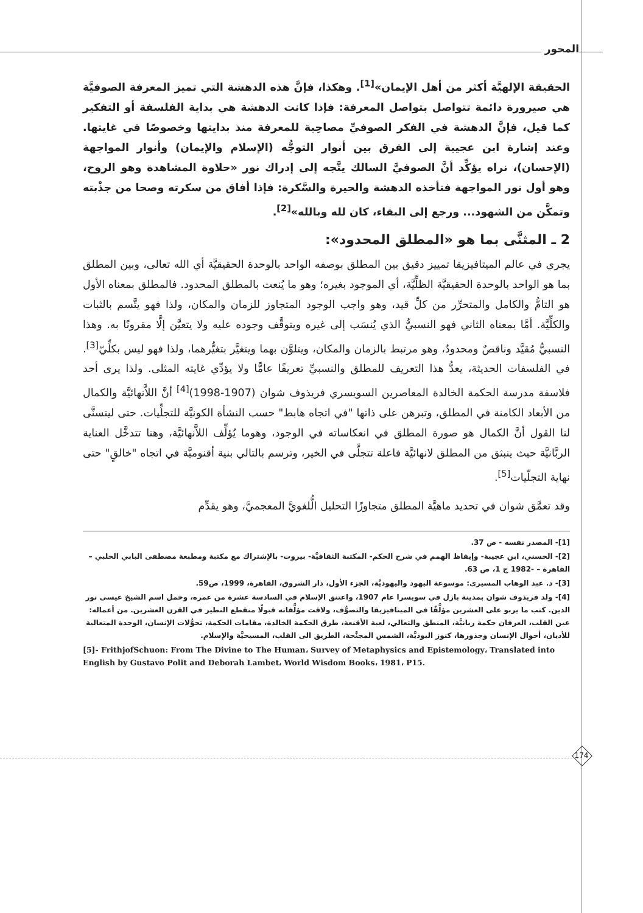المحور
الحقيقة الإلهيَّة أكثر من أهل الإيمان»<sup>[1]</sup>. وهكذا، فإنَّ هذه الدهشة التي تميز المعرفة الصوفيَّة هي صيرورة دائمة تتواصل بتواصل المعرفة: فإذا كانت الدهشة هي بداية الفلسفة أو التفكير كما قيل، فإنَّ الدهشة في الفكر الصوفيِّ مصاحِبة للمعرفة منذ بدايتها وخصوصًا في غايتها. وعند إشارة ابن عجيبة إلى الفرق بين أنوار التوجُّه (الإسلام والإيمان) وأنوار المواجهة (الإحسان)، نراه يؤكِّد أنَّ الصوفيَّ السالك يتَّجه إلى إدراك نور «حلاوة المشاهدة وهو الروح، وهو أول نور المواجهة فتأخذه الدهشة والحيرة والسَّكرة: فإذا أفاق من سكرته وصحا من جذْبته وتمكَّن من الشهود... ورجع إلى البقاء، كان لله وبالله»<sup>[2]</sup>.
2 ـ المثنَّى بما هو «المطلق المحدود»:
يجري في عالم الميتافيزيقا تمييز دقيق بين المطلق بوصفه الواحد بالوحدة الحقيقيَّة أي الله تعالى، وبين المطلق بما هو الواحد بالوحدة الحقيقيَّة الظلِّيَّة، أي الموجود بغيره؛ وهو ما يُنعت بالمطلق المحدود. فالمطلق بمعناه الأول هو التامُّ والكامل والمتحرِّر من كلِّ قيد، وهو واجب الوجود المتجاوز للزمان والمكان، ولذا فهو يتَّسم بالثبات والكلِّيَّة. أمَّا بمعناه الثاني فهو النسبيُّ الذي يُنسَب إلى غيره ويتوقَّف وجوده عليه ولا يتعيَّن إلَّا مقرونًا به. وهذا النسبيُّ مُقيَّد وناقصٌ ومحدودٌ، وهو مرتبط بالزمان والمكان، ويتلوَّن بهما ويتغيَّر بتغيُّرهما، ولذا فهو ليس بكلِّيّ<sup>[3]</sup>. في الفلسفات الحديثة، يعدُّ هذا التعريف للمطلق والنسبيِّ تعريفًا عامًّا ولا يؤدِّي غايته المثلى. ولذا يرى أحد فلاسفة مدرسة الحكمة الخالدة المعاصرين السويسري فريذوف شوان (1907-1998)<sup>[4]</sup> أنَّ اللاَّنهائيَّة والكمال من الأبعاد الكامنة في المطلق، وتبرهن على ذاتها "في اتجاه هابط" حسب النشأة الكونيَّة للتجلِّيات. حتى ليتسنَّى لنا القول أنَّ الكمال هو صورة المطلق في انعكاساته في الوجود، وهوما يُؤلِّف اللاَّنهائيَّة، وهنا تتدخَّل العناية الربَّانيَّة حيث ينبثق من المطلق لانهائيَّة فاعلة تتجلَّى في الخير، وترسم بالتالي بنية أقنوميَّة في اتجاه "خالقٍ" حتى نهاية التجلّيات<sup>[5]</sup>.
وقد تعمَّق شوان في تحديد ماهيَّة المطلق متجاوزًا التحليل الُّلغويَّ المعجميَّ، وهو يقدِّم
[1]- المصدر نفسه - ص 37.
[2]- الحسني، ابن عجيبة- وإيقاظ الهمم في شرح الحكم- المكتبة الثقافيَّة- بيروت- بالإشتراك مع مكتبة ومطبعة مصطفى البابي الحلبي – القاهرة – -1982 ج 1، ص 63.
[3]- د. عبد الوهاب المسيرى: موسوعة اليهود واليهوديَّة، الجزء الأول، دار الشروق، القاهرة، 1999، ص59.
[4]- ولد فريذوف شوان بمدينة بازل في سويسرا عام 1907، واعتنق الإسلام في السادسة عشرة من عمره، وحمل اسم الشيخ عيسى نور الدين. كتب ما يربو على العشرين مؤلَّفًا في الميتافيزيقا والتصوُّف، ولاقت مؤلَّفاته قبولًا منقطع النظير في القرن العشرين. من أعماله: عين القلب، العرفان حكمة ربانيَّة، المنطق والتعالي، لعبة الأقنعة، طرق الحكمة الخالدة، مقامات الحكمة، تحوُّلات الإنسان، الوحدة المتعالية للأديان، أحوال الإنسان وجذورها، كنوز البوذيَّة، الشمس المجنَّحة، الطريق الى القلب، المسيحيَّة والإسلام.
[5]- FrithjofSchuon: From The Divine to The Human، Survey of Metaphysics and Epistemology، Translated into English by Gustavo Polit and Deborah Lambet، World Wisdom Books، 1981، P15.
174